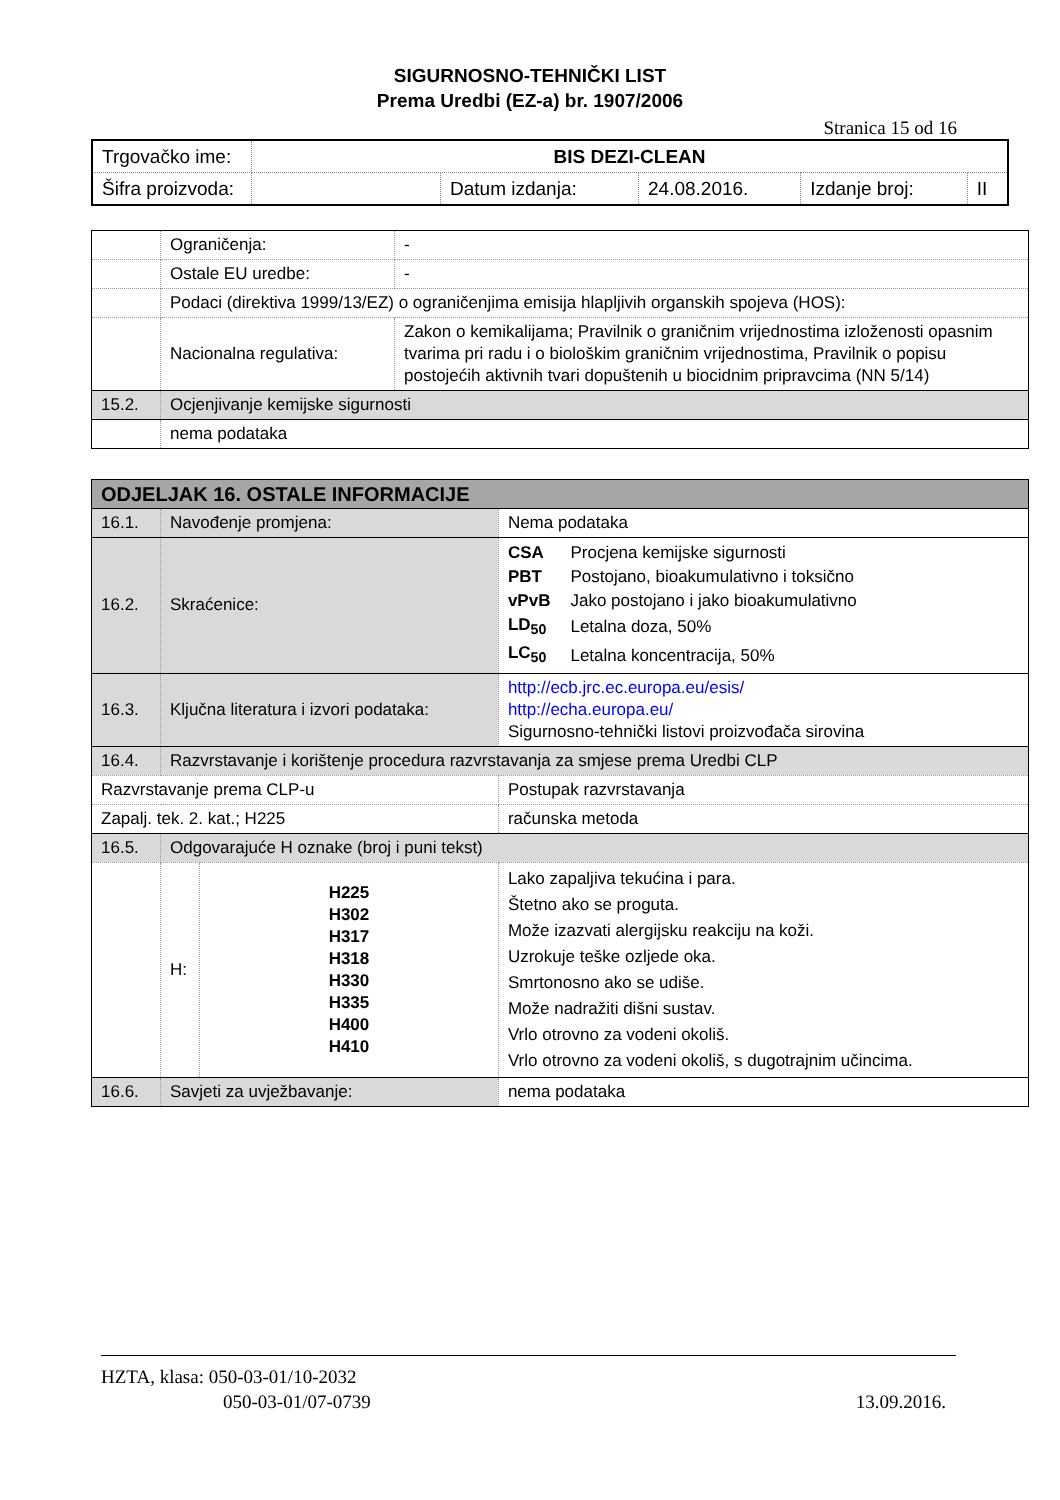SIGURNOSNO-TEHNIČKI LIST
Prema Uredbi (EZ-a) br. 1907/2006
Stranica 15 od 16
| Trgovačko ime: | BIS DEZI-CLEAN | | | | |
| Šifra proizvoda: | | Datum izdanja: | 24.08.2016. | Izdanje broj: | II |
| | Ograničenja: | - |
| | Ostale EU uredbe: | - |
| | Podaci (direktiva 1999/13/EZ) o ograničenjima emisija hlapljivih organskih spojeva (HOS): | |
| | Nacionalna regulativa: | Zakon o kemikalijama; Pravilnik o graničnim vrijednostima izloženosti opasnim tvarima pri radu i o biološkim graničnim vrijednostima, Pravilnik o popisu postojećih aktivnih tvari dopuštenih u biocidnim pripravcima (NN 5/14) |
| 15.2. | Ocjenjivanje kemijske sigurnosti | |
| | nema podataka | |
| ODJELJAK 16. OSTALE INFORMACIJE | | | |
| 16.1. | Navođenje promjena: | | Nema podataka |
| 16.2. | Skraćenice: | | / CSA / Procjena kemijske sigurnosti / / PBT / Postojano, bioakumulativno i toksično / / vPvB / Jako postojano i jako bioakumulativno / / LD<sub>50</sub> / Letalna doza, 50% / / LC<sub>50</sub> / Letalna koncentracija, 50% / |
| 16.3. | Ključna literatura i izvori podataka: | | http://ecb.jrc.ec.europa.eu/esis/ http://echa.europa.eu/ Sigurnosno-tehnički listovi proizvođača sirovina |
| 16.4. | Razvrstavanje i korištenje procedura razvrstavanja za smjese prema Uredbi CLP | | |
| Razvrstavanje prema CLP-u | | | Postupak razvrstavanja |
| Zapalj. tek. 2. kat.; H225 | | | računska metoda |
| 16.5. | Odgovarajuće H oznake (broj i puni tekst) | | |
| | H: | H225 H302 H317 H318 H330 H335 H400 H410 | Lako zapaljiva tekućina i para. Štetno ako se proguta. Može izazvati alergijsku reakciju na koži. Uzrokuje teške ozljede oka. Smrtonosno ako se udiše. Može nadražiti dišni sustav. Vrlo otrovno za vodeni okoliš. Vrlo otrovno za vodeni okoliš, s dugotrajnim učincima. |
| 16.6. | Savjeti za uvježbavanje: | | nema podataka |
HZTA, klasa: 050-03-01/10-2032
050-03-01/07-0739 13.09.2016.